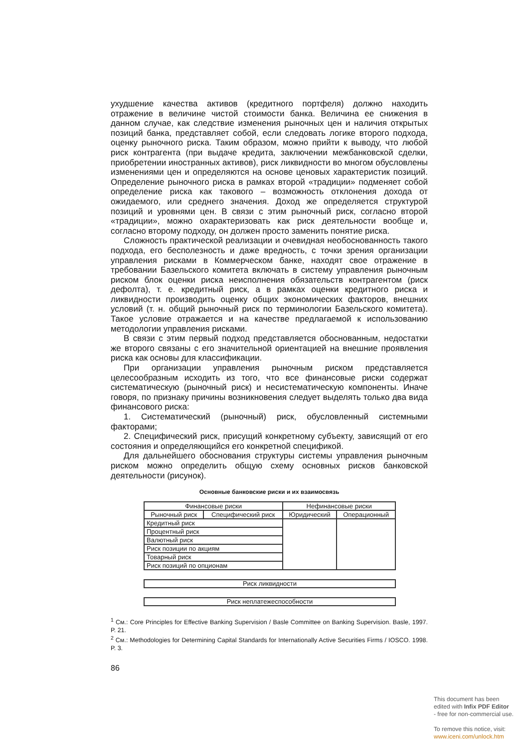ухудшение качества активов (кредитного портфеля) должно находить отражение в величине чистой стоимости банка. Величина ее снижения в данном случае, как следствие изменения рыночных цен и наличия открытых позиций банка, представляет собой, если следовать логике второго подхода, оценку рыночного риска. Таким образом, можно прийти к выводу, что любой риск контрагента (при выдаче кредита, заключении межбанковской сделки, приобретении иностранных активов), риск ликвидности во многом обусловлены изменениями цен и определяются на основе ценовых характеристик позиций. Определение рыночного риска в рамках второй «традиции» подменяет собой определение риска как такового – возможность отклонения дохода от ожидаемого, или среднего значения. Доход же определяется структурой позиций и уровнями цен. В связи с этим рыночный риск, согласно второй «традиции», можно охарактеризовать как риск деятельности вообще и, согласно второму подходу, он должен просто заменить понятие риска.
Сложность практической реализации и очевидная необоснованность такого подхода, его бесполезность и даже вредность, с точки зрения организации управления рисками в Коммерческом банке, находят свое отражение в требовании Базельского комитета включать в систему управления рыночным риском блок оценки риска неисполнения обязательств контрагентом (риск дефолта), т. е. кредитный риск, а в рамках оценки кредитного риска и ликвидности производить оценку общих экономических факторов, внешних условий (т. н. общий рыночный риск по терминологии Базельского комитета). Такое условие отражается и на качестве предлагаемой к использованию методологии управления рисками.
В связи с этим первый подход представляется обоснованным, недостатки же второго связаны с его значительной ориентацией на внешние проявления риска как основы для классификации.
При организации управления рыночным риском представляется целесообразным исходить из того, что все финансовые риски содержат систематическую (рыночный риск) и несистематическую компоненты. Иначе говоря, по признаку причины возникновения следует выделять только два вида финансового риска:
1. Систематический (рыночный) риск, обусловленный системными факторами;
2. Специфический риск, присущий конкретному субъекту, зависящий от его состояния и определяющийся его конкретной спецификой.
Для дальнейшего обоснования структуры системы управления рыночным риском можно определить общую схему основных рисков банковской деятельности (рисунок).
Основные банковские риски и их взаимосвязь
| Финансовые риски | | Нефинансовые риски | |
| Рыночный риск | Специфический риск | Юридический | Операционный |
| Кредитный риск | | | |
| Процентный риск | | | |
| Валютный риск | | | |
| Риск позиции по акциям | | | |
| Товарный риск | | | |
| Риск позиций по опционам | | | |
Риск ликвидности
Риск неплатежеспособности
<sup>1</sup> См.: Core Principles for Effective Banking Supervision / Basle Committee on Banking Supervision. Basle, 1997. P. 21.
<sup>2</sup> См.: Methodologies for Determining Capital Standards for Internationally Active Securities Firms / IOSCO. 1998. P. 3.
86
This document has been
edited with Infix PDF Editor
- free for non-commercial use.
To remove this notice, visit:
www.iceni.com/unlock.htm